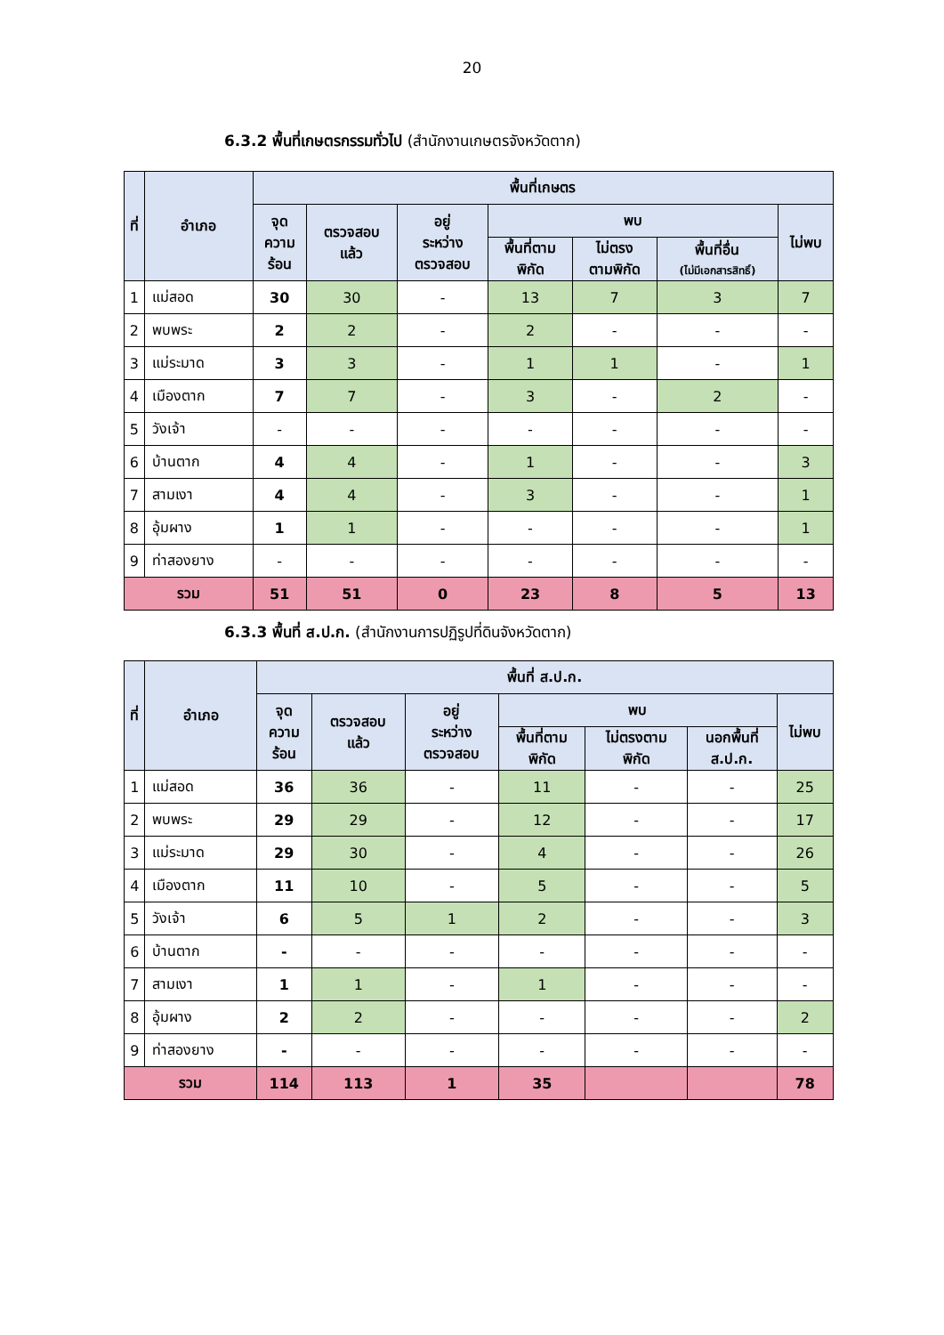20
6.3.2 พื้นที่เกษตรกรรมทั่วไป (สำนักงานเกษตรจังหวัดตาก)
| ที่ | อำเภอ | พื้นที่เกษตร | | | | | | |
| --- | --- | --- | --- | --- | --- | --- | --- | --- |
| | | จุด ความ ร้อน | ตรวจสอบ แล้ว | อยู่ ระหว่าง ตรวจสอบ | พบ | | | ไม่พบ |
| | | | | | พื้นที่ตาม พิกัด | ไม่ตรง ตามพิกัด | พื้นที่อื่น (ไม่มีเอกสารสิทธิ์) | |
| 1 | แม่สอด | 30 | 30 | - | 13 | 7 | 3 | 7 |
| 2 | พบพระ | 2 | 2 | - | 2 | - | - | - |
| 3 | แม่ระมาด | 3 | 3 | - | 1 | 1 | - | 1 |
| 4 | เมืองตาก | 7 | 7 | - | 3 | - | 2 | - |
| 5 | วังเจ้า | - | - | - | - | - | - | - |
| 6 | บ้านตาก | 4 | 4 | - | 1 | - | - | 3 |
| 7 | สามเงา | 4 | 4 | - | 3 | - | - | 1 |
| 8 | อุ้มผาง | 1 | 1 | - | - | - | - | 1 |
| 9 | ท่าสองยาง | - | - | - | - | - | - | - |
| รวม | | 51 | 51 | 0 | 23 | 8 | 5 | 13 |
6.3.3 พื้นที่ ส.ป.ก. (สำนักงานการปฏิรูปที่ดินจังหวัดตาก)
| ที่ | อำเภอ | พื้นที่ ส.ป.ก. | | | | | | |
| --- | --- | --- | --- | --- | --- | --- | --- | --- |
| | | จุด ความ ร้อน | ตรวจสอบ แล้ว | อยู่ ระหว่าง ตรวจสอบ | พบ | | | ไม่พบ |
| | | | | | พื้นที่ตาม พิกัด | ไม่ตรงตาม พิกัด | นอกพื้นที่ ส.ป.ก. | |
| 1 | แม่สอด | 36 | 36 | - | 11 | - | - | 25 |
| 2 | พบพระ | 29 | 29 | - | 12 | - | - | 17 |
| 3 | แม่ระมาด | 29 | 30 | - | 4 | - | - | 26 |
| 4 | เมืองตาก | 11 | 10 | - | 5 | - | - | 5 |
| 5 | วังเจ้า | 6 | 5 | 1 | 2 | - | - | 3 |
| 6 | บ้านตาก | - | - | - | - | - | - | - |
| 7 | สามเงา | 1 | 1 | - | 1 | - | - | - |
| 8 | อุ้มผาง | 2 | 2 | - | - | - | - | 2 |
| 9 | ท่าสองยาง | - | - | - | - | - | - | - |
| รวม | | 114 | 113 | 1 | 35 | | | 78 |